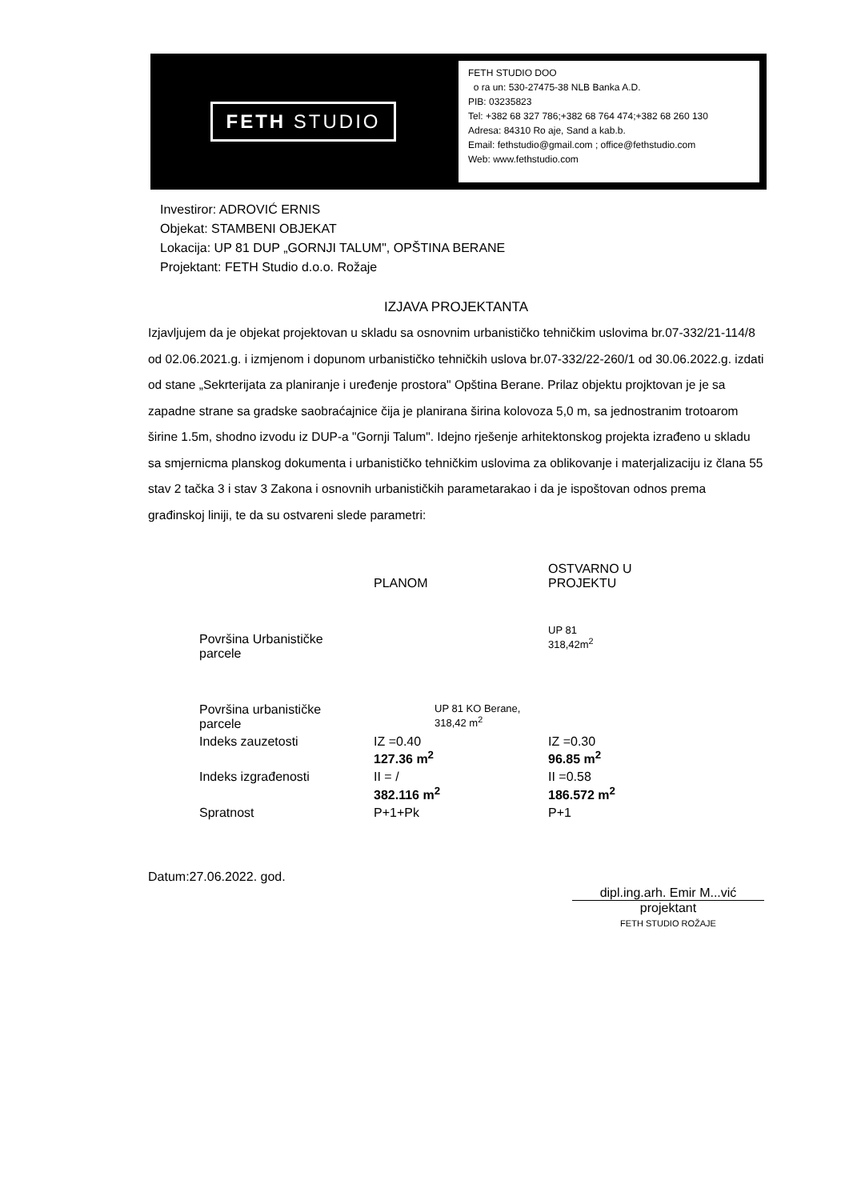FETH STUDIO
FETH STUDIO DOO
o ra un: 530-27475-38 NLB Banka A.D.
PIB: 03235823
Tel: +382 68 327 786;+382 68 764 474;+382 68 260 130
Adresa: 84310 Ro aje, Sand a kab.b.
Email: fethstudio@gmail.com ; office@fethstudio.com
Web: www.fethstudio.com
Investiror: ADROVIĆ ERNIS
Objekat: STAMBENI OBJEKAT
Lokacija: UP 81 DUP „GORNJI TALUM", OPŠTINA BERANE
Projektant: FETH Studio d.o.o. Rožaje
IZJAVA PROJEKTANTA
Izjavljujem da je objekat projektovan u skladu sa osnovnim urbanističko tehničkim uslovima br.07-332/21-114/8 od 02.06.2021.g. i izmjenom i dopunom urbanističko tehničkih uslova br.07-332/22-260/1 od 30.06.2022.g. izdati od stane „Sekrterijata za planiranje i uređenje prostora" Opština Berane. Prilaz objektu projktovan je je sa zapadne strane sa gradske saobraćajnice čija je planirana širina kolovoza 5,0 m, sa jednostranim trotoarom širine 1.5m, shodno izvodu iz DUP-a "Gornji Talum". Idejno rješenje arhitektonskog projekta izrađeno u skladu sa smjernicma planskog dokumenta i urbanističko tehničkim uslovima za oblikovanje i materjalizaciju iz člana 55 stav 2 tačka 3 i stav 3 Zakona i osnovnih urbanističkih parametarakao i da je ispoštovan odnos prema građinskoj liniji, te da su ostvareni slede parametri:
| | PLANOM | OSTVARNO U PROJEKTU |
| --- | --- | --- |
| Površina Urbanističke parcele | | UP 81 318,42m<sup>2</sup> |
| Površina urbanističke parcele | UP 81 KO Berane, 318,42 m<sup>2</sup> | |
| Indeks zauzetosti | IZ =0.40 127.36 m<sup>2</sup> | IZ =0.30 96.85 m<sup>2</sup> |
| Indeks izgrađenosti | II = / 382.116 m<sup>2</sup> | II =0.58 186.572 m<sup>2</sup> |
| Spratnost | P+1+Pk | P+1 |
Datum:27.06.2022. god.
dipl.ing.arh. Emir M...vić
projektant
FETH STUDIO ROŽAJE